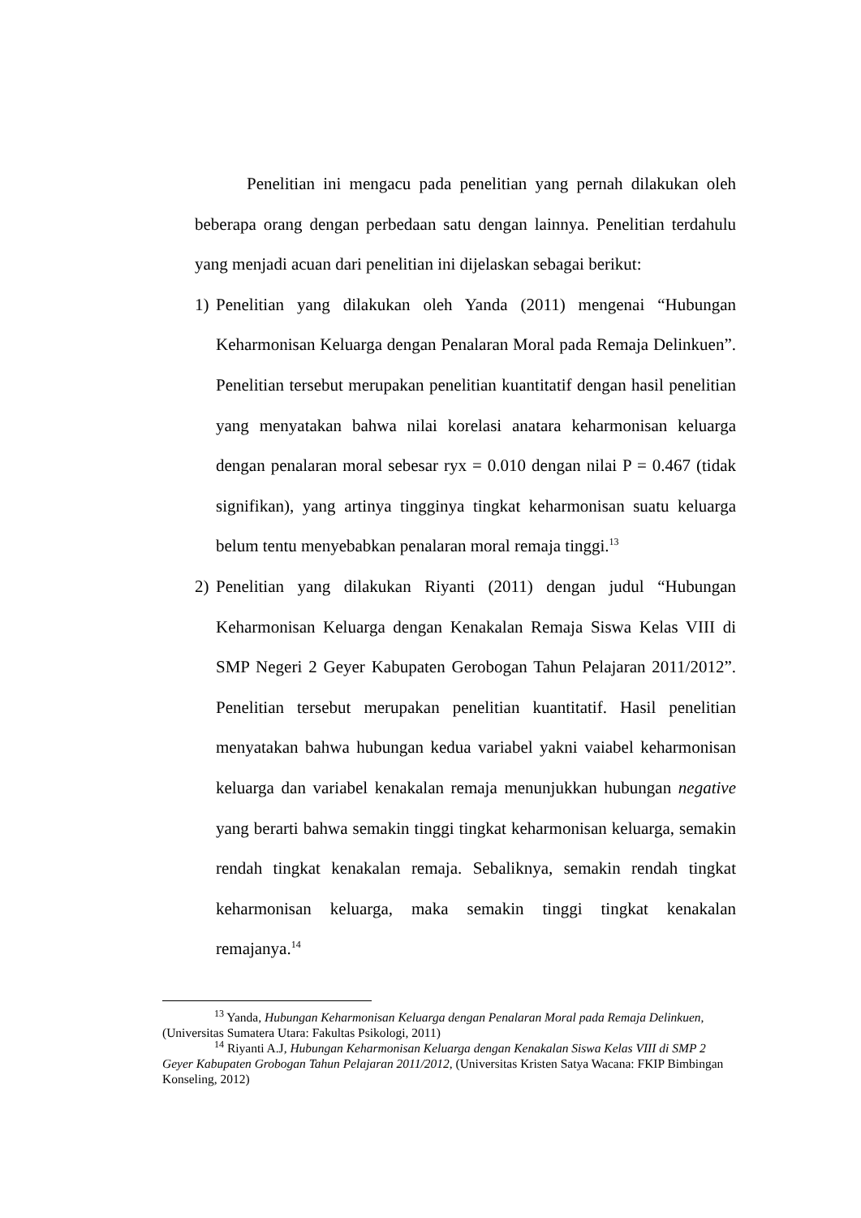Penelitian ini mengacu pada penelitian yang pernah dilakukan oleh beberapa orang dengan perbedaan satu dengan lainnya. Penelitian terdahulu yang menjadi acuan dari penelitian ini dijelaskan sebagai berikut:
1) Penelitian yang dilakukan oleh Yanda (2011) mengenai “Hubungan Keharmonisan Keluarga dengan Penalaran Moral pada Remaja Delinkuen”. Penelitian tersebut merupakan penelitian kuantitatif dengan hasil penelitian yang menyatakan bahwa nilai korelasi anatara keharmonisan keluarga dengan penalaran moral sebesar ryx = 0.010 dengan nilai P = 0.467 (tidak signifikan), yang artinya tingginya tingkat keharmonisan suatu keluarga belum tentu menyebabkan penalaran moral remaja tinggi.<sup>13</sup>
2) Penelitian yang dilakukan Riyanti (2011) dengan judul “Hubungan Keharmonisan Keluarga dengan Kenakalan Remaja Siswa Kelas VIII di SMP Negeri 2 Geyer Kabupaten Gerobogan Tahun Pelajaran 2011/2012”. Penelitian tersebut merupakan penelitian kuantitatif. Hasil penelitian menyatakan bahwa hubungan kedua variabel yakni vaiabel keharmonisan keluarga dan variabel kenakalan remaja menunjukkan hubungan negative yang berarti bahwa semakin tinggi tingkat keharmonisan keluarga, semakin rendah tingkat kenakalan remaja. Sebaliknya, semakin rendah tingkat keharmonisan keluarga, maka semakin tinggi tingkat kenakalan remajanya.<sup>14</sup>
<sup>13</sup> Yanda, Hubungan Keharmonisan Keluarga dengan Penalaran Moral pada Remaja Delinkuen, (Universitas Sumatera Utara: Fakultas Psikologi, 2011)
<sup>14</sup> Riyanti A.J, Hubungan Keharmonisan Keluarga dengan Kenakalan Siswa Kelas VIII di SMP 2 Geyer Kabupaten Grobogan Tahun Pelajaran 2011/2012, (Universitas Kristen Satya Wacana: FKIP Bimbingan Konseling, 2012)